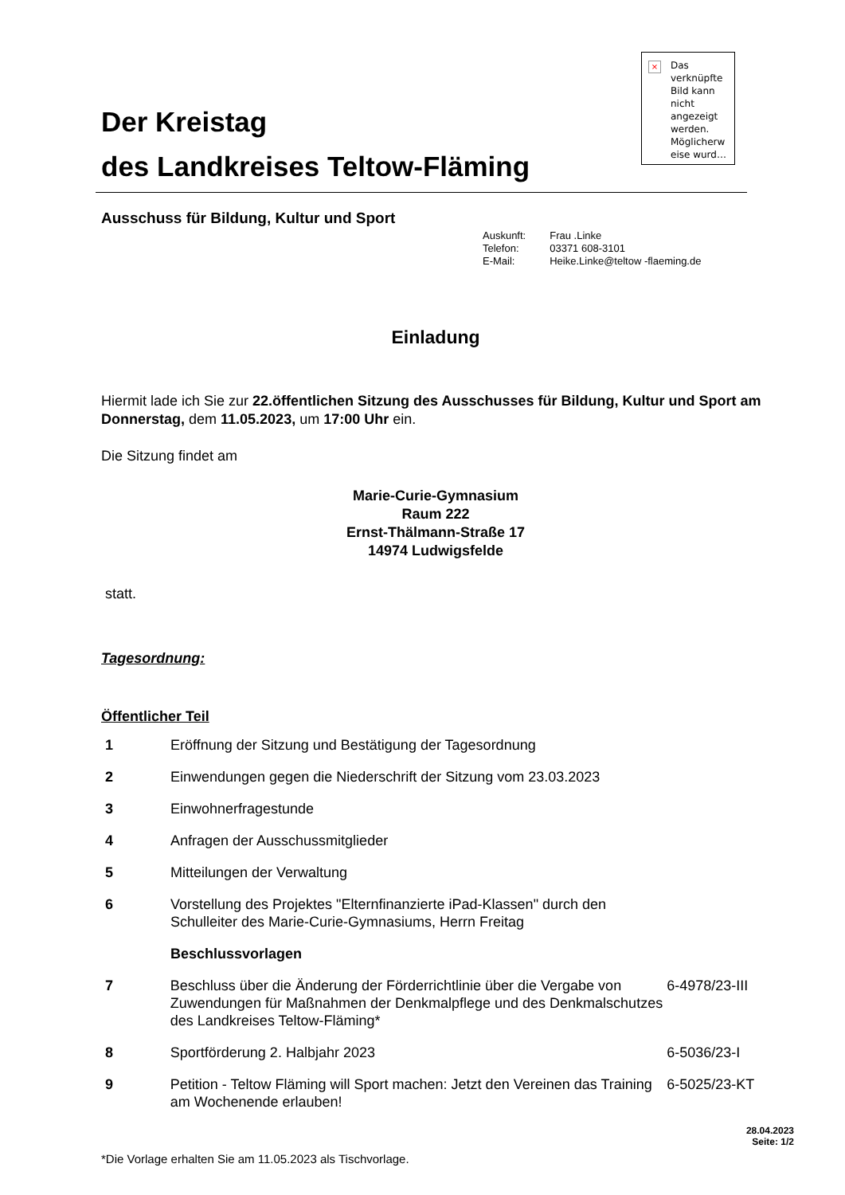Der Kreistag
des Landkreises Teltow-Fläming
× Das verknüpfte Bild kann nicht angezeigt werden. Möglicherw eise wurd…
Ausschuss für Bildung, Kultur und Sport
| Auskunft: | Frau .Linke |
| Telefon: | 03371 608-3101 |
| E-Mail: | Heike.Linke@teltow -flaeming.de |
Einladung
Hiermit lade ich Sie zur 22.öffentlichen Sitzung des Ausschusses für Bildung, Kultur und Sport am Donnerstag, dem 11.05.2023, um 17:00 Uhr ein.
Die Sitzung findet am
Marie-Curie-Gymnasium
Raum 222
Ernst-Thälmann-Straße 17
14974 Ludwigsfelde
statt.
Tagesordnung:
Öffentlicher Teil
1 Eröffnung der Sitzung und Bestätigung der Tagesordnung
2 Einwendungen gegen die Niederschrift der Sitzung vom 23.03.2023
3 Einwohnerfragestunde
4 Anfragen der Ausschussmitglieder
5 Mitteilungen der Verwaltung
6 Vorstellung des Projektes "Elternfinanzierte iPad-Klassen" durch den Schulleiter des Marie-Curie-Gymnasiums, Herrn Freitag
Beschlussvorlagen
7 Beschluss über die Änderung der Förderrichtlinie über die Vergabe von Zuwendungen für Maßnahmen der Denkmalpflege und des Denkmalschutzes des Landkreises Teltow-Fläming*
6-4978/23-III
8 Sportförderung 2. Halbjahr 2023 6-5036/23-I
9 Petition - Teltow Fläming will Sport machen: Jetzt den Vereinen das Training am Wochenende erlauben!
6-5025/23-KT
28.04.2023
Seite: 1/2
*Die Vorlage erhalten Sie am 11.05.2023 als Tischvorlage.